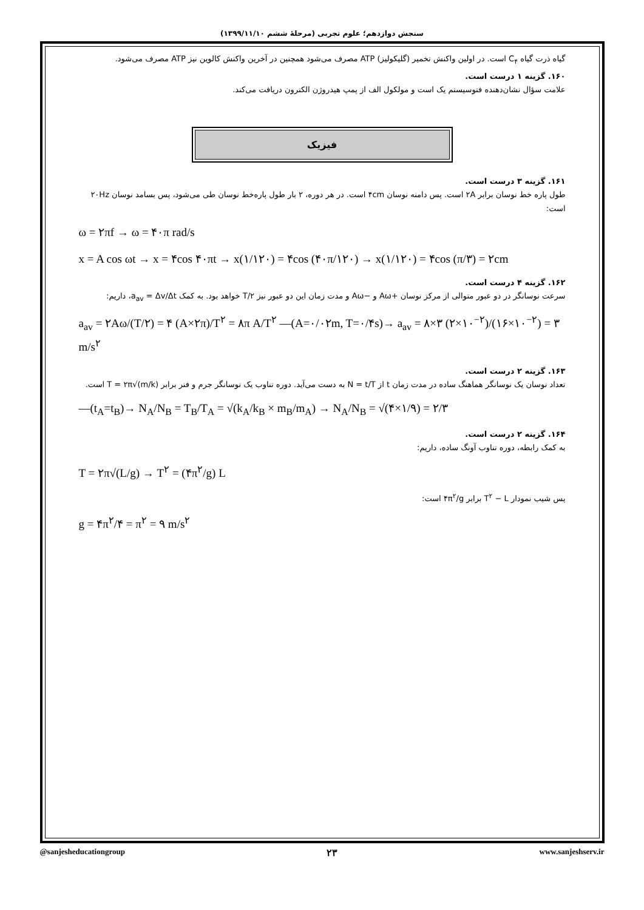سنجش دوازدهم؛ علوم تجربی (مرحلهٔ ششم ۱۳۹۹/۱۱/۱۰)
گیاه ذرت گیاه C<sub>۴</sub> است. در اولین واکنش تخمیر (گلیکولیز) ATP مصرف می‌شود همچنین در آخرین واکنش کالوین نیز ATP مصرف می‌شود.
۱۶۰. گزینه ۱ درست است.
علامت سؤال نشان‌دهنده فتوسیستم یک است و مولکول الف از پمپ هیدروژن الکترون دریافت می‌کند.
فیزیک
۱۶۱. گزینه ۳ درست است.
طول پاره خط نوسان برابر ۲A است. پس دامنه نوسان ۴cm است. در هر دوره، ۲ بار طول پاره‌خط نوسان طی می‌شود، پس بسامد نوسان ۲۰Hz است:
ω = ۲πf → ω = ۴۰π rad/s
x = A cos ωt → x = ۴cos ۴۰πt → x(۱/۱۲۰) = ۴cos (۴۰π/۱۲۰) → x(۱/۱۲۰) = ۴cos (π/۳) = ۲cm
۱۶۲. گزینه ۴ درست است.
سرعت نوسانگر در دو عبور متوالی از مرکز نوسان +Aω و −Aω و مدت زمان این دو عبور نیز T/۲ خواهد بود. به کمک a<sub>av</sub> = Δv/Δt، داریم:
a<sub>av</sub> = ۲Aω/(T/۲) = ۴ (A×۲π)/T<sup>۲</sup> = ۸π A/T<sup>۲</sup> —(A=۰/۰۲m, T=۰/۴s)→ a<sub>av</sub> = ۸×۳ (۲×۱۰<sup>−۲</sup>)/(۱۶×۱۰<sup>−۲</sup>) = ۳ m/s<sup>۲</sup>
۱۶۳. گزینه ۲ درست است.
تعداد نوسان یک نوسانگر هماهنگ ساده در مدت زمان t از N = t/T به دست می‌آید. دوره تناوب یک نوسانگر جرم و فنر برابر T = ۲π√(m/k) است.
—(t<sub>A</sub>=t<sub>B</sub>)→ N<sub>A</sub>/N<sub>B</sub> = T<sub>B</sub>/T<sub>A</sub> = √(k<sub>A</sub>/k<sub>B</sub> × m<sub>B</sub>/m<sub>A</sub>) → N<sub>A</sub>/N<sub>B</sub> = √(۴×۱/۹) = ۲/۳
۱۶۴. گزینه ۲ درست است.
به کمک رابطه، دوره تناوب آونگ ساده، داریم:
T = ۲π√(L/g) → T<sup>۲</sup> = (۴π<sup>۲</sup>/g) L
پس شیب نمودار T<sup>۲</sup> − L برابر ۴π<sup>۲</sup>/g است:
g = ۴π<sup>۲</sup>/۴ = π<sup>۲</sup> = ۹ m/s<sup>۲</sup>
@sanjesheducationgroup ۲۳ www.sanjeshserv.ir